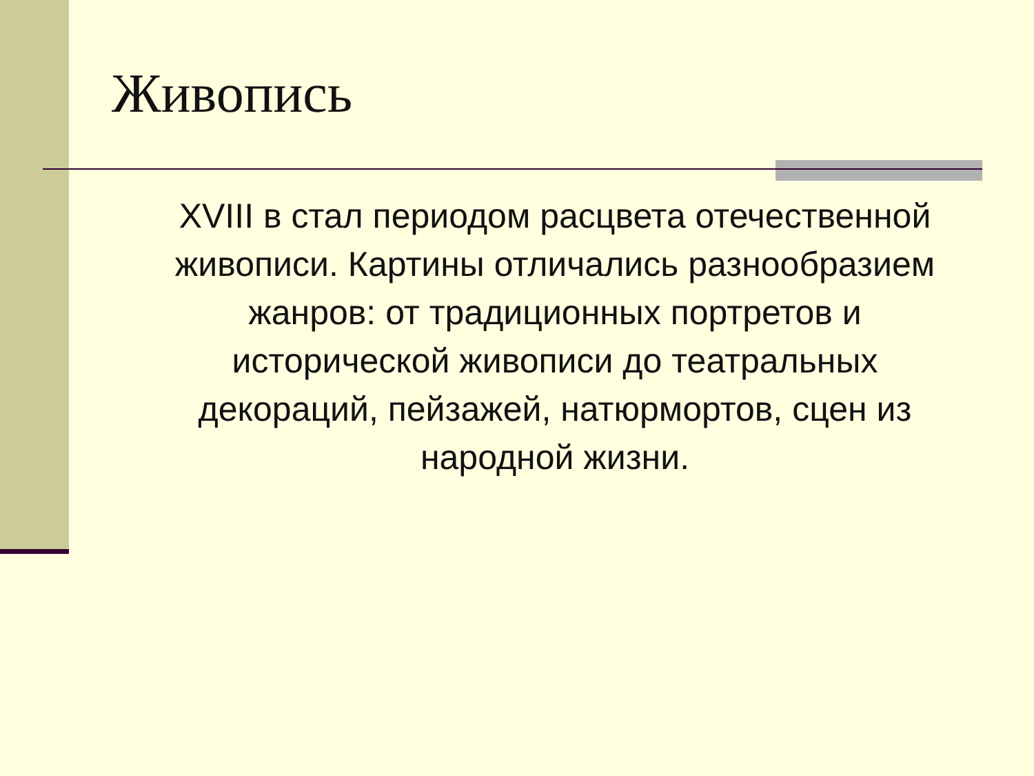Живопись
XVIII в стал периодом расцвета отечественной живописи. Картины отличались разнообразием жанров: от традиционных портретов и исторической живописи до театральных декораций, пейзажей, натюрмортов, сцен из народной жизни.